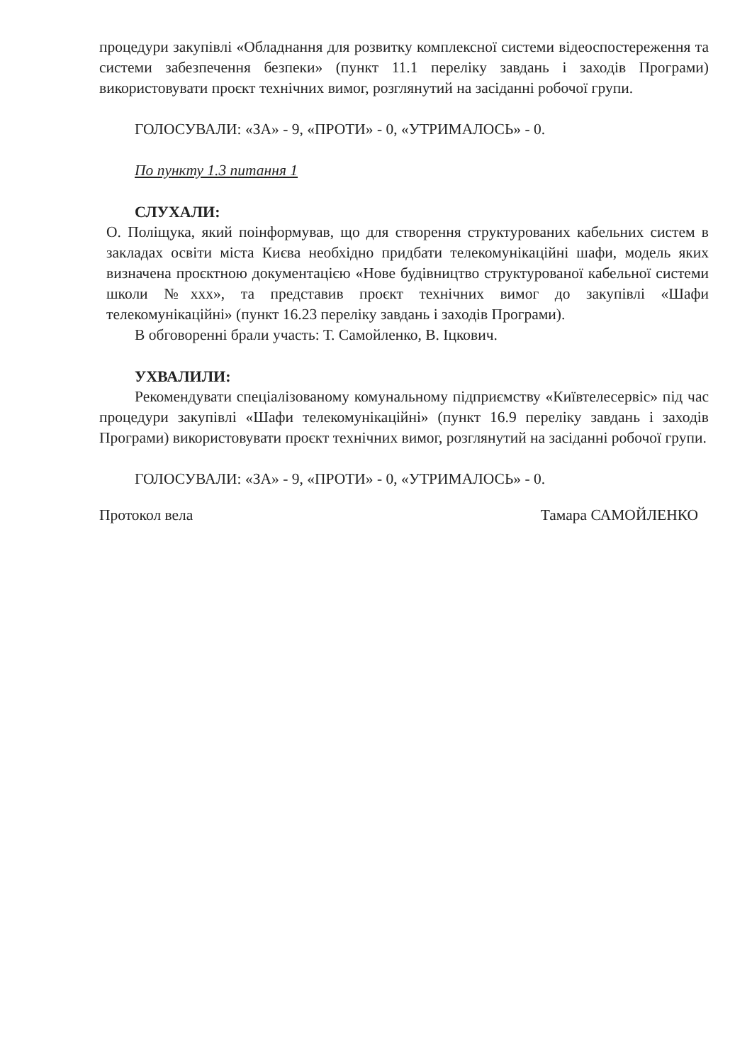процедури закупівлі «Обладнання для розвитку комплексної системи відеоспостереження та системи забезпечення безпеки» (пункт 11.1 переліку завдань і заходів Програми) використовувати проєкт технічних вимог, розглянутий на засіданні робочої групи.
ГОЛОСУВАЛИ: «ЗА» - 9, «ПРОТИ» - 0, «УТРИМАЛОСЬ» - 0.
По пункту 1.3 питання 1
СЛУХАЛИ:
О. Поліщука, який поінформував, що для створення структурованих кабельних систем в закладах освіти міста Києва необхідно придбати телекомунікаційні шафи, модель яких визначена проєктною документацією «Нове будівництво структурованої кабельної системи школи №ххх», та представив проєкт технічних вимог до закупівлі «Шафи телекомунікаційні» (пункт 16.23 переліку завдань і заходів Програми).
В обговоренні брали участь: Т. Самойленко, В. Іцкович.
УХВАЛИЛИ:
Рекомендувати спеціалізованому комунальному підприємству «Київтелесервіс» під час процедури закупівлі «Шафи телекомунікаційні» (пункт 16.9 переліку завдань і заходів Програми) використовувати проєкт технічних вимог, розглянутий на засіданні робочої групи.
ГОЛОСУВАЛИ: «ЗА» - 9, «ПРОТИ» - 0, «УТРИМАЛОСЬ» - 0.
Протокол вела Тамара САМОЙЛЕНКО